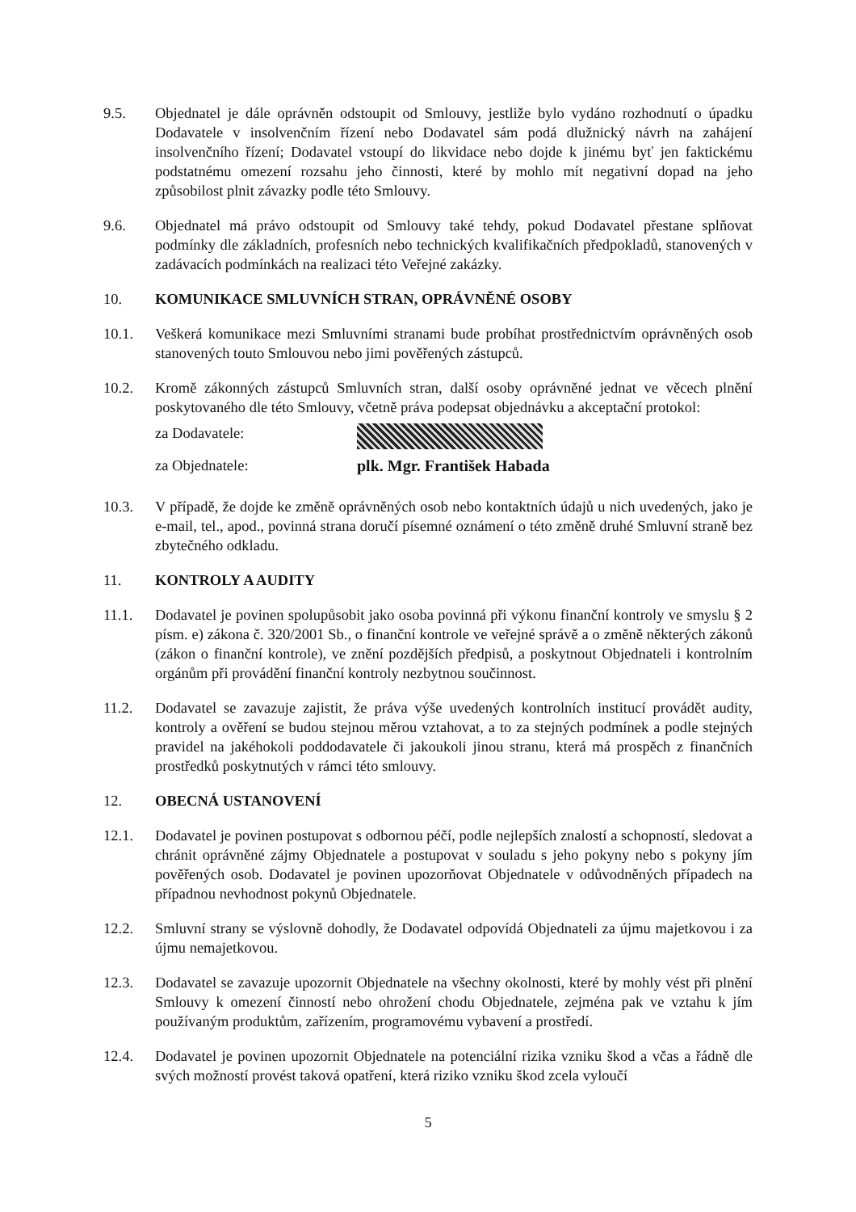9.5. Objednatel je dále oprávněn odstoupit od Smlouvy, jestliže bylo vydáno rozhodnutí o úpadku Dodavatele v insolvenčním řízení nebo Dodavatel sám podá dlužnický návrh na zahájení insolvenčního řízení; Dodavatel vstoupí do likvidace nebo dojde k jinému byť jen faktickému podstatnému omezení rozsahu jeho činnosti, které by mohlo mít negativní dopad na jeho způsobilost plnit závazky podle této Smlouvy.
9.6. Objednatel má právo odstoupit od Smlouvy také tehdy, pokud Dodavatel přestane splňovat podmínky dle základních, profesních nebo technických kvalifikačních předpokladů, stanovených v zadávacích podmínkách na realizaci této Veřejné zakázky.
10. KOMUNIKACE SMLUVNÍCH STRAN, OPRÁVNĚNÉ OSOBY
10.1. Veškerá komunikace mezi Smluvními stranami bude probíhat prostřednictvím oprávněných osob stanovených touto Smlouvou nebo jimi pověřených zástupců.
10.2. Kromě zákonných zástupců Smluvních stran, další osoby oprávněné jednat ve věcech plnění poskytovaného dle této Smlouvy, včetně práva podepsat objednávku a akceptační protokol:
za Dodavatele:
za Objednatele: plk. Mgr. František Habada
10.3. V případě, že dojde ke změně oprávněných osob nebo kontaktních údajů u nich uvedených, jako je e-mail, tel., apod., povinná strana doručí písemné oznámení o této změně druhé Smluvní straně bez zbytečného odkladu.
11. KONTROLY A AUDITY
11.1. Dodavatel je povinen spolupůsobit jako osoba povinná při výkonu finanční kontroly ve smyslu § 2 písm. e) zákona č. 320/2001 Sb., o finanční kontrole ve veřejné správě a o změně některých zákonů (zákon o finanční kontrole), ve znění pozdějších předpisů, a poskytnout Objednateli i kontrolním orgánům při provádění finanční kontroly nezbytnou součinnost.
11.2. Dodavatel se zavazuje zajistit, že práva výše uvedených kontrolních institucí provádět audity, kontroly a ověření se budou stejnou měrou vztahovat, a to za stejných podmínek a podle stejných pravidel na jakéhokoli poddodavatele či jakoukoli jinou stranu, která má prospěch z finančních prostředků poskytnutých v rámci této smlouvy.
12. OBECNÁ USTANOVENÍ
12.1. Dodavatel je povinen postupovat s odbornou péčí, podle nejlepších znalostí a schopností, sledovat a chránit oprávněné zájmy Objednatele a postupovat v souladu s jeho pokyny nebo s pokyny jím pověřených osob. Dodavatel je povinen upozorňovat Objednatele v odůvodněných případech na případnou nevhodnost pokynů Objednatele.
12.2. Smluvní strany se výslovně dohodly, že Dodavatel odpovídá Objednateli za újmu majetkovou i za újmu nemajetkovou.
12.3. Dodavatel se zavazuje upozornit Objednatele na všechny okolnosti, které by mohly vést při plnění Smlouvy k omezení činností nebo ohrožení chodu Objednatele, zejména pak ve vztahu k jím používaným produktům, zařízením, programovému vybavení a prostředí.
12.4. Dodavatel je povinen upozornit Objednatele na potenciální rizika vzniku škod a včas a řádně dle svých možností provést taková opatření, která riziko vzniku škod zcela vyloučí
5